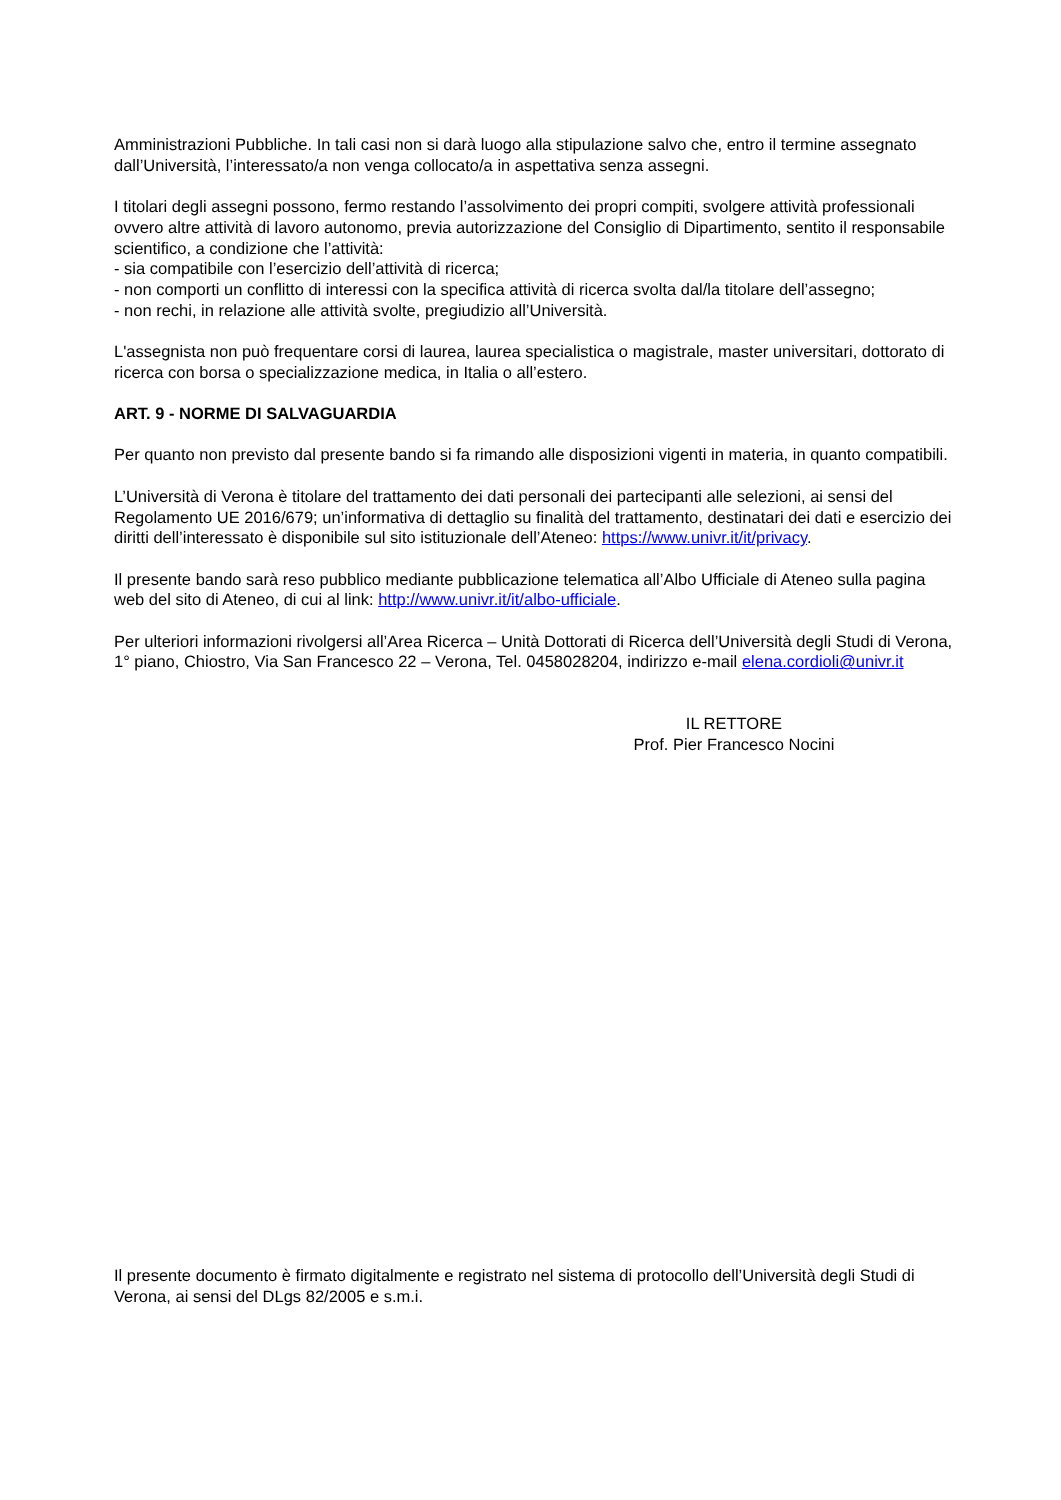Amministrazioni Pubbliche. In tali casi non si darà luogo alla stipulazione salvo che, entro il termine assegnato dall’Università, l’interessato/a non venga collocato/a in aspettativa senza assegni.
I titolari degli assegni possono, fermo restando l’assolvimento dei propri compiti, svolgere attività professionali ovvero altre attività di lavoro autonomo, previa autorizzazione del Consiglio di Dipartimento, sentito il responsabile scientifico, a condizione che l’attività:
- sia compatibile con l’esercizio dell’attività di ricerca;
- non comporti un conflitto di interessi con la specifica attività di ricerca svolta dal/la titolare dell’assegno;
- non rechi, in relazione alle attività svolte, pregiudizio all’Università.
L'assegnista non può frequentare corsi di laurea, laurea specialistica o magistrale, master universitari, dottorato di ricerca con borsa o specializzazione medica, in Italia o all’estero.
ART. 9 - NORME DI SALVAGUARDIA
Per quanto non previsto dal presente bando si fa rimando alle disposizioni vigenti in materia, in quanto compatibili.
L’Università di Verona è titolare del trattamento dei dati personali dei partecipanti alle selezioni, ai sensi del Regolamento UE 2016/679; un’informativa di dettaglio su finalità del trattamento, destinatari dei dati e esercizio dei diritti dell’interessato è disponibile sul sito istituzionale dell’Ateneo: https://www.univr.it/it/privacy.
Il presente bando sarà reso pubblico mediante pubblicazione telematica all’Albo Ufficiale di Ateneo sulla pagina web del sito di Ateneo, di cui al link: http://www.univr.it/it/albo-ufficiale.
Per ulteriori informazioni rivolgersi all’Area Ricerca – Unità Dottorati di Ricerca dell’Università degli Studi di Verona, 1° piano, Chiostro, Via San Francesco 22 – Verona, Tel. 0458028204, indirizzo e-mail elena.cordioli@univr.it
IL RETTORE
Prof. Pier Francesco Nocini
Il presente documento è firmato digitalmente e registrato nel sistema di protocollo dell’Università degli Studi di Verona, ai sensi del DLgs 82/2005 e s.m.i.